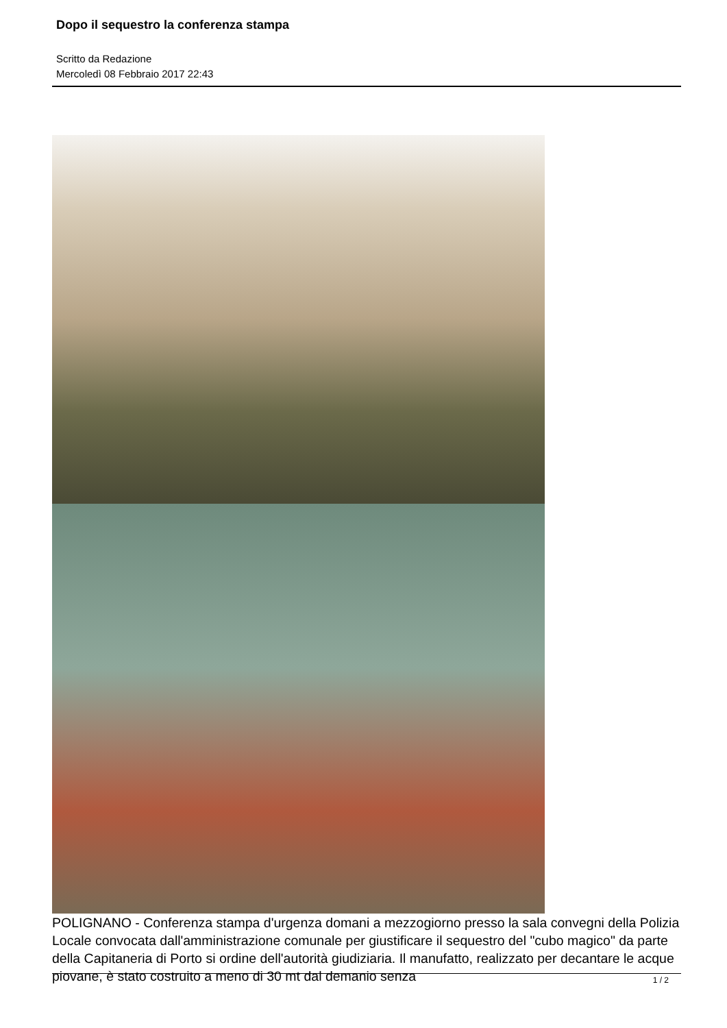Dopo il sequestro la conferenza stampa
Scritto da Redazione
Mercoledì 08 Febbraio 2017 22:43
POLIGNANO - Conferenza stampa d'urgenza domani a mezzogiorno presso la sala convegni della Polizia Locale convocata dall'amministrazione comunale per giustificare il sequestro del "cubo magico" da parte della Capitaneria di Porto si ordine dell'autorità giudiziaria. Il manufatto, realizzato per decantare le acque piovane, è stato costruito a meno di 30 mt dal demanio senza
1 / 2